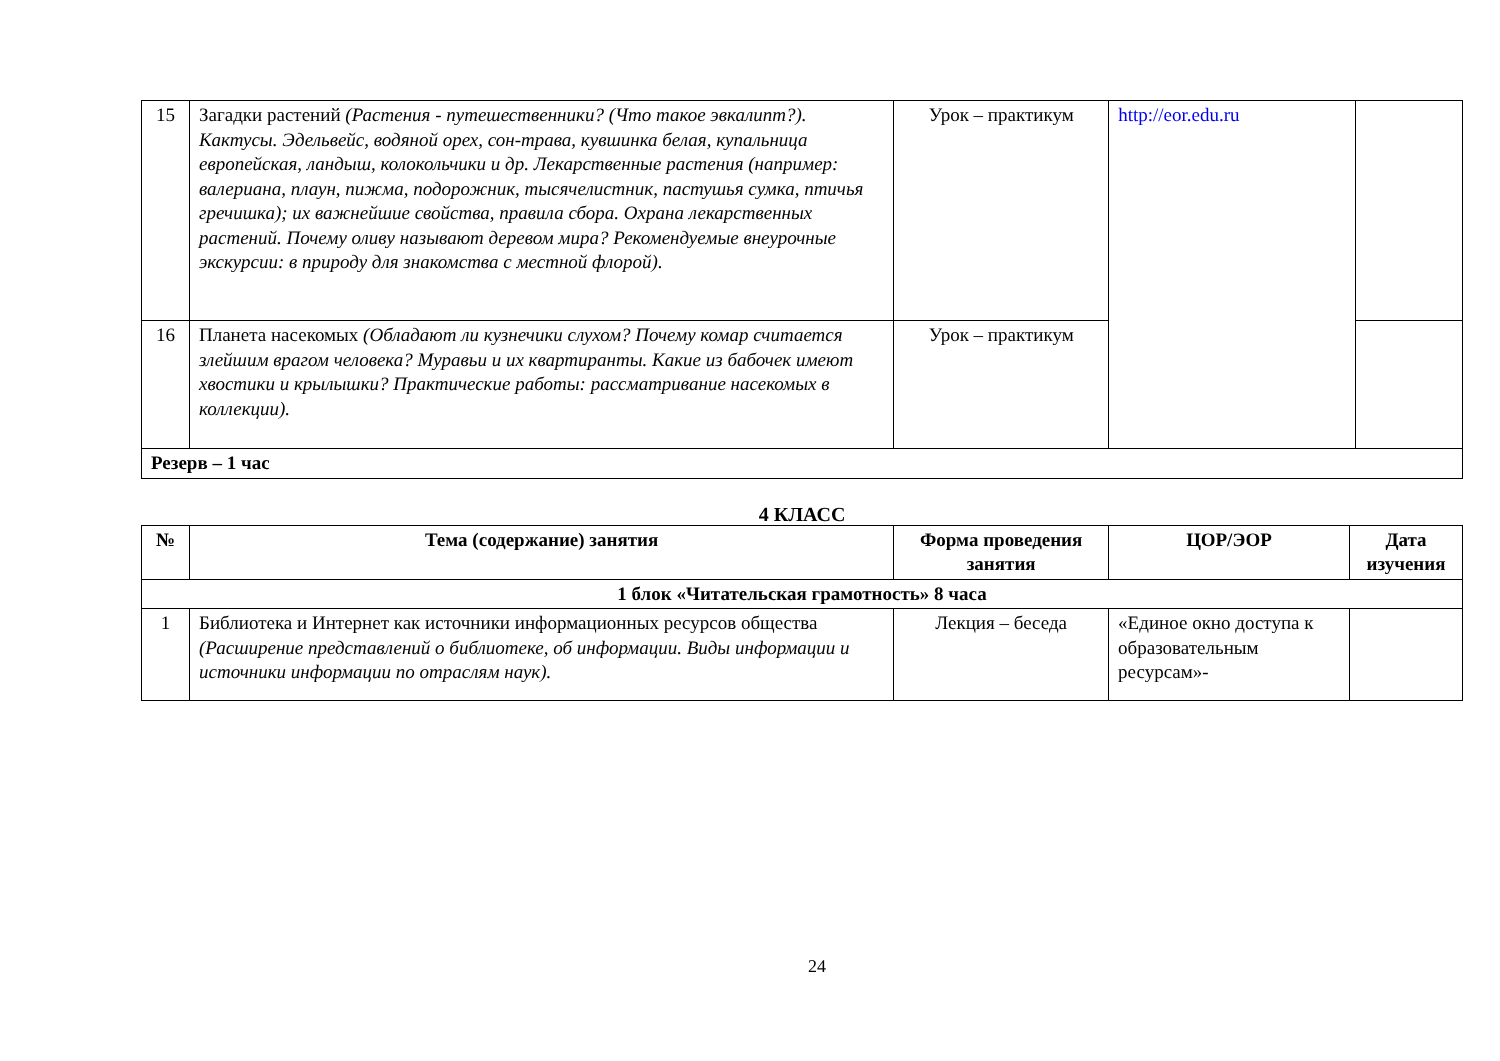| 15 | Загадки растений (Растения - путешественники? (Что такое эвкалипт?). Кактусы. Эдельвейс, водяной орех, сон-трава, кувшинка белая, купальница европейская, ландыш, колокольчики и др. Лекарственные растения (например: валериана, плаун, пижма, подорожник, тысячелистник, пастушья сумка, птичья гречишка); их важнейшие свойства, правила сбора. Охрана лекарственных растений. Почему оливу называют деревом мира? Рекомендуемые внеурочные экскурсии: в природу для знакомства с местной флорой). | Урок – практикум | http://eor.edu.ru | |
| 16 | Планета насекомых (Обладают ли кузнечики слухом? Почему комар считается злейшим врагом человека? Муравьи и их квартиранты. Какие из бабочек имеют хвостики и крылышки? Практические работы: рассматривание насекомых в коллекции). | Урок – практикум | | |
| Резерв – 1 час | | | | |
4 КЛАСС
| № | Тема (содержание) занятия | Форма проведения занятия | ЦОР/ЭОР | Дата изучения |
| --- | --- | --- | --- | --- |
| 1 блок «Читательская грамотность» 8 часа | | | | |
| 1 | Библиотека и Интернет как источники информационных ресурсов общества (Расширение представлений о библиотеке, об информации. Виды информации и источники информации по отраслям наук). | Лекция – беседа | «Единое окно доступа к образовательным ресурсам»- | |
24